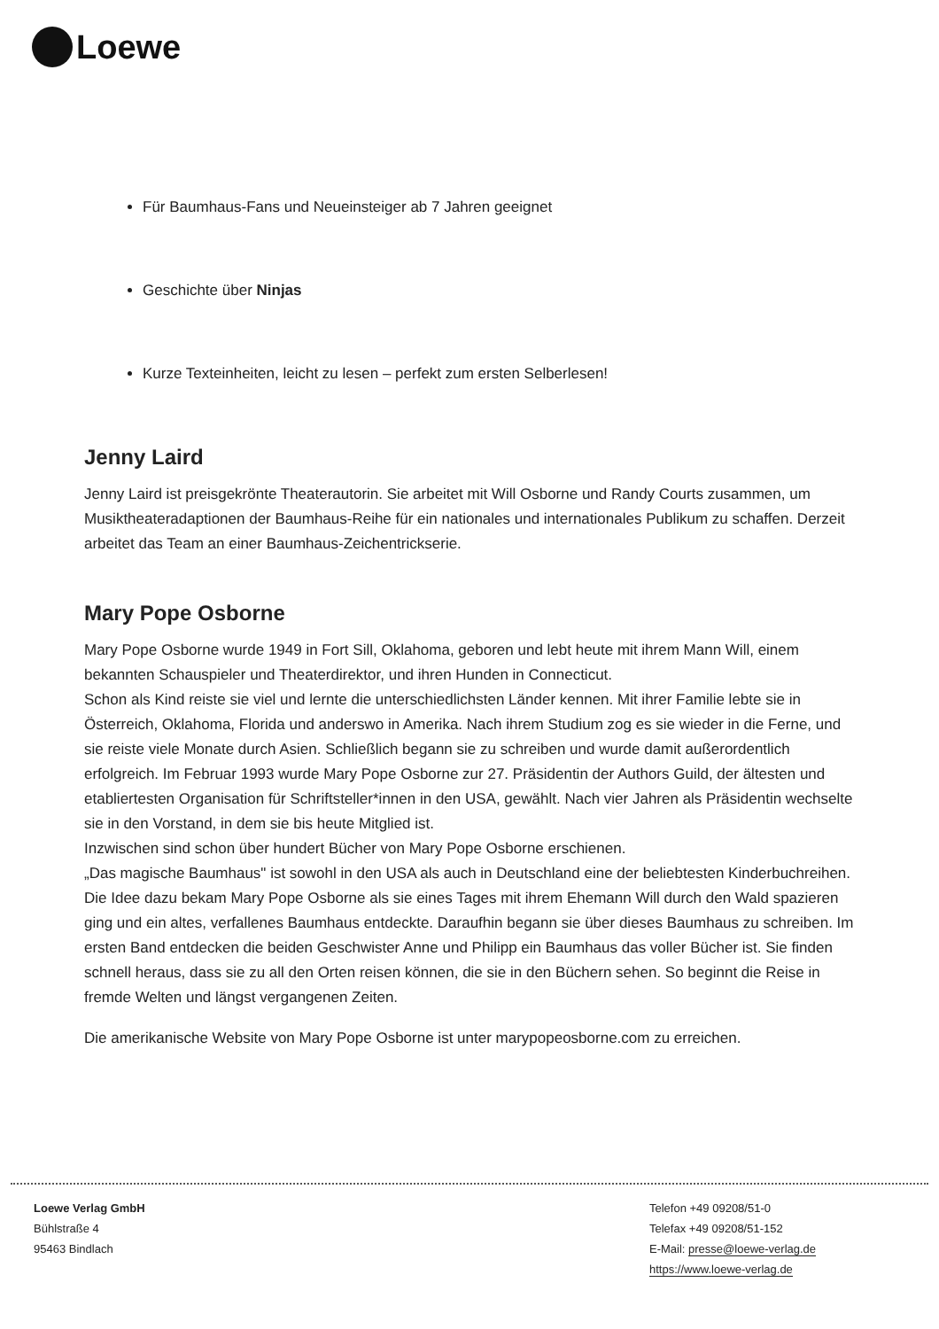Loewe
Für Baumhaus-Fans und Neueinsteiger ab 7 Jahren geeignet
Geschichte über Ninjas
Kurze Texteinheiten, leicht zu lesen – perfekt zum ersten Selberlesen!
Jenny Laird
Jenny Laird ist preisgekrönte Theaterautorin. Sie arbeitet mit Will Osborne und Randy Courts zusammen, um Musiktheateradaptionen der Baumhaus-Reihe für ein nationales und internationales Publikum zu schaffen. Derzeit arbeitet das Team an einer Baumhaus-Zeichentrickserie.
Mary Pope Osborne
Mary Pope Osborne wurde 1949 in Fort Sill, Oklahoma, geboren und lebt heute mit ihrem Mann Will, einem bekannten Schauspieler und Theaterdirektor, und ihren Hunden in Connecticut.
Schon als Kind reiste sie viel und lernte die unterschiedlichsten Länder kennen. Mit ihrer Familie lebte sie in Österreich, Oklahoma, Florida und anderswo in Amerika. Nach ihrem Studium zog es sie wieder in die Ferne, und sie reiste viele Monate durch Asien. Schließlich begann sie zu schreiben und wurde damit außerordentlich erfolgreich. Im Februar 1993 wurde Mary Pope Osborne zur 27. Präsidentin der Authors Guild, der ältesten und etabliertesten Organisation für Schriftsteller*innen in den USA, gewählt. Nach vier Jahren als Präsidentin wechselte sie in den Vorstand, in dem sie bis heute Mitglied ist.
Inzwischen sind schon über hundert Bücher von Mary Pope Osborne erschienen.
„Das magische Baumhaus" ist sowohl in den USA als auch in Deutschland eine der beliebtesten Kinderbuchreihen. Die Idee dazu bekam Mary Pope Osborne als sie eines Tages mit ihrem Ehemann Will durch den Wald spazieren ging und ein altes, verfallenes Baumhaus entdeckte. Daraufhin begann sie über dieses Baumhaus zu schreiben. Im ersten Band entdecken die beiden Geschwister Anne und Philipp ein Baumhaus das voller Bücher ist. Sie finden schnell heraus, dass sie zu all den Orten reisen können, die sie in den Büchern sehen. So beginnt die Reise in fremde Welten und längst vergangenen Zeiten.
Die amerikanische Website von Mary Pope Osborne ist unter marypopeosborne.com zu erreichen.
Loewe Verlag GmbH
Bühlstraße 4
95463 Bindlach
Telefon +49 09208/51-0
Telefax +49 09208/51-152
E-Mail: presse@loewe-verlag.de
https://www.loewe-verlag.de